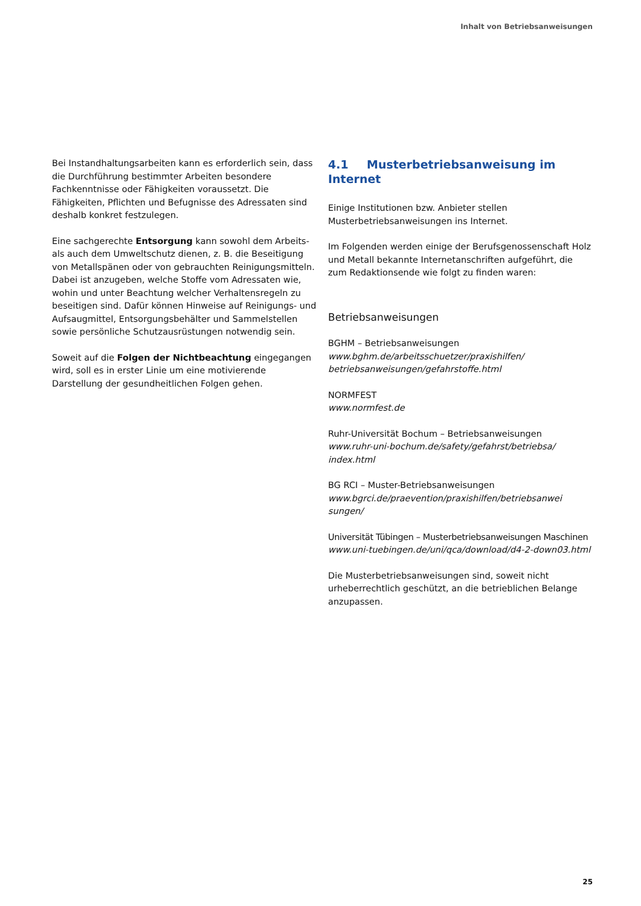Inhalt von Betriebsanweisungen
Bei Instandhaltungsarbeiten kann es erforderlich sein, dass die Durchführung bestimmter Arbeiten besondere Fachkenntnisse oder Fähigkeiten voraussetzt. Die Fähigkeiten, Pflichten und Befugnisse des Adressaten sind deshalb konkret festzulegen.
Eine sachgerechte Entsorgung kann sowohl dem Arbeits- als auch dem Umweltschutz dienen, z. B. die Beseitigung von Metallspänen oder von gebrauchten Reinigungsmitteln. Dabei ist anzugeben, welche Stoffe vom Adressaten wie, wohin und unter Beachtung welcher Verhaltensregeln zu beseitigen sind. Dafür können Hinweise auf Reinigungs- und Aufsaugmittel, Entsorgungsbehälter und Sammelstellen sowie persönliche Schutzausrüstungen notwendig sein.
Soweit auf die Folgen der Nichtbeachtung eingegangen wird, soll es in erster Linie um eine motivierende Darstellung der gesundheitlichen Folgen gehen.
4.1 Musterbetriebsanweisung im Internet
Einige Institutionen bzw. Anbieter stellen Musterbetriebsanweisungen ins Internet.
Im Folgenden werden einige der Berufsgenossenschaft Holz und Metall bekannte Internetanschriften aufgeführt, die zum Redaktionsende wie folgt zu finden waren:
Betriebsanweisungen
BGHM – Betriebsanweisungen
www.bghm.de/arbeitsschuetzer/praxishilfen/ betriebsanweisungen/gefahrstoffe.html
NORMFEST
www.normfest.de
Ruhr-Universität Bochum – Betriebsanweisungen
www.ruhr-uni-bochum.de/safety/gefahrst/betriebsa/ index.html
BG RCI – Muster-Betriebsanweisungen
www.bgrci.de/praevention/praxishilfen/betriebsanwei sungen/
Universität Tübingen – Musterbetriebsanweisungen Maschinen
www.uni-tuebingen.de/uni/qca/download/d4-2-down03.html
Die Musterbetriebsanweisungen sind, soweit nicht urheberrechtlich geschützt, an die betrieblichen Belange anzupassen.
25